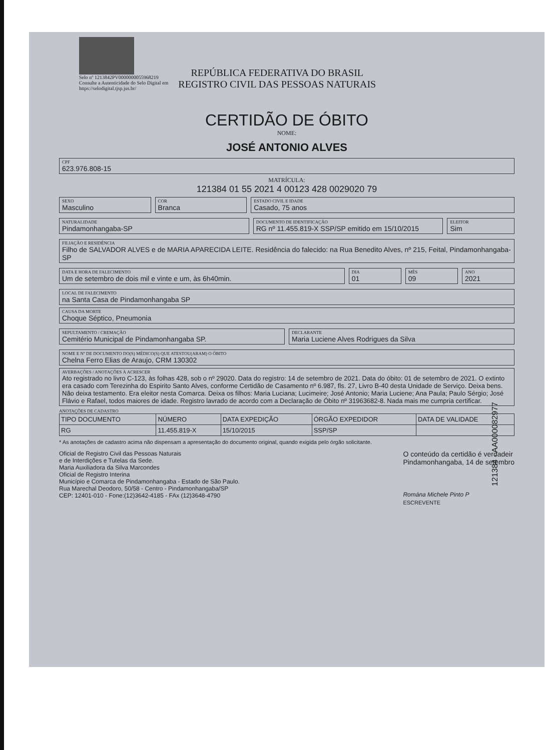Selo nº 1213842PV0000000055968219
Consulte a Autenticidade do Selo Digital em
https://selodigital.tjsp.jus.br/
REPÚBLICA FEDERATIVA DO BRASIL
REGISTRO CIVIL DAS PESSOAS NATURAIS
CERTIDÃO DE ÓBITO
NOME:
JOSÉ ANTONIO ALVES
CPF
623.976.808-15
MATRÍCULA:
121384 01 55 2021 4 00123 428 0029020 79
SEXO
Masculino
COR
Branca
ESTADO CIVIL E IDADE
Casado, 75 anos
NATURALIDADE
Pindamonhangaba-SP
DOCUMENTO DE IDENTIFICAÇÃO
RG nº 11.455.819-X SSP/SP emitido em 15/10/2015
ELEITOR
Sim
FILIAÇÃO E RESIDÊNCIA
Filho de SALVADOR ALVES e de MARIA APARECIDA LEITE. Residência do falecido: na Rua Benedito Alves, nº 215, Feital, Pindamonhangaba-SP
DATA E HORA DE FALECIMENTO
Um de setembro de dois mil e vinte e um, às 6h40min.
DIA
01
MÊS
09
ANO
2021
LOCAL DE FALECIMENTO
na Santa Casa de Pindamonhangaba SP
CAUSA DA MORTE
Choque Séptico, Pneumonia
SEPULTAMENTO / CREMAÇÃO
Cemitério Municipal de Pindamonhangaba SP.
DECLARANTE
Maria Luciene Alves Rodrigues da Silva
NOME E Nº DE DOCUMENTO DO(S) MÉDICO(S) QUE ATESTOU(ARAM) O ÓBITO
Chelna Ferro Elias de Araujo, CRM 130302
AVERBAÇÕES / ANOTAÇÕES À ACRESCER
Ato registrado no livro C-123, às folhas 428, sob o nº 29020. Data do registro: 14 de setembro de 2021. Data do óbito: 01 de setembro de 2021. O extinto era casado com Terezinha do Espirito Santo Alves, conforme Certidão de Casamento nº 6.987, fls. 27, Livro B-40 desta Unidade de Serviço. Deixa bens. Não deixa testamento. Era eleitor nesta Comarca. Deixa os filhos: Maria Luciana; Lucimeire; José Antonio; Maria Luciene; Ana Paula; Paulo Sérgio; José Flávio e Rafael, todos maiores de idade. Registro lavrado de acordo com a Declaração de Óbito nº 31963682-8. Nada mais me cumpria certificar.
ANOTAÇÕES DE CADASTRO
| TIPO DOCUMENTO | NÚMERO | DATA EXPEDIÇÃO | ÓRGÃO EXPEDIDOR | DATA DE VALIDADE |
| --- | --- | --- | --- | --- |
| RG | 11.455.819-X | 15/10/2015 | SSP/SP | |
* As anotações de cadastro acima não dispensam a apresentação do documento original, quando exigida pelo órgão solicitante.
Oficial de Registro Civil das Pessoas Naturais
e de Interdições e Tutelas da Sede.
Maria Auxiliadora da Silva Marcondes
Oficial de Registro Interina
Município e Comarca de Pindamonhangaba - Estado de São Paulo.
Rua Marechal Deodoro, 50/58 - Centro - Pindamonhangaba/SP
CEP: 12401-010 - Fone:(12)3642-4185 - FAx (12)3648-4790
O conteúdo da certidão é verdadeir
Pindamonhangaba, 14 de setembro
Romána Michele Pinto P
ESCREVENTE
121384 - AA000082977